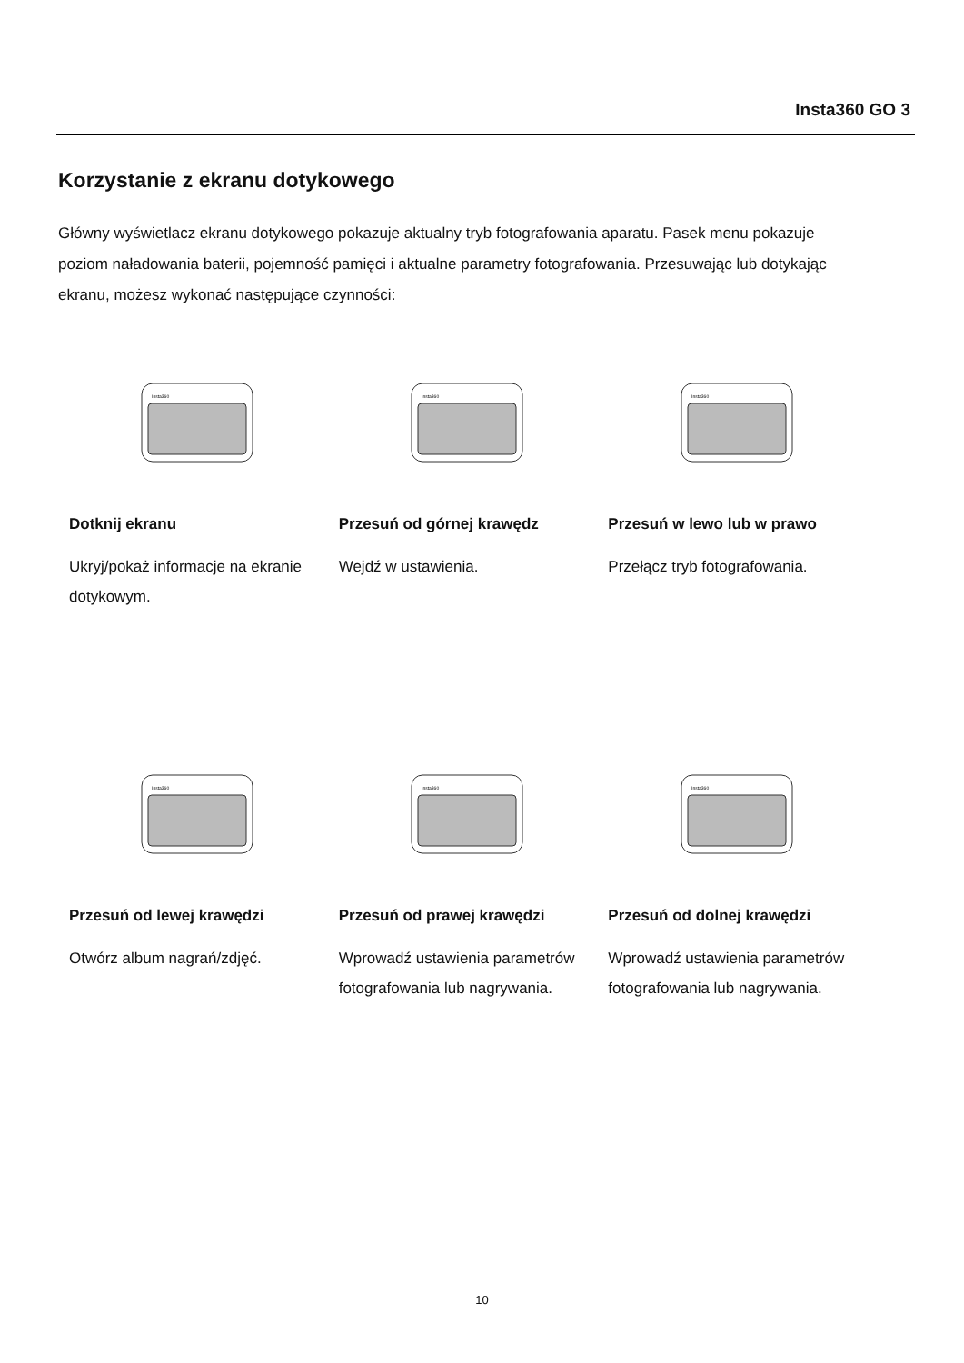Insta360 GO 3
Korzystanie z ekranu dotykowego
Główny wyświetlacz ekranu dotykowego pokazuje aktualny tryb fotografowania aparatu. Pasek menu pokazuje poziom naładowania baterii, pojemność pamięci i aktualne parametry fotografowania. Przesuwając lub dotykając ekranu, możesz wykonać następujące czynności:
Insta360
Dotknij ekranu
Ukryj/pokaż informacje na ekranie dotykowym.
Insta360
Przesuń od górnej krawędz
Wejdź w ustawienia.
Insta360
Przesuń w lewo lub w prawo
Przełącz tryb fotografowania.
Insta360
Przesuń od lewej krawędzi
Otwórz album nagrań/zdjęć.
Insta360
Przesuń od prawej krawędzi
Wprowadź ustawienia parametrów fotografowania lub nagrywania.
Insta360
Przesuń od dolnej krawędzi
Wprowadź ustawienia parametrów fotografowania lub nagrywania.
10